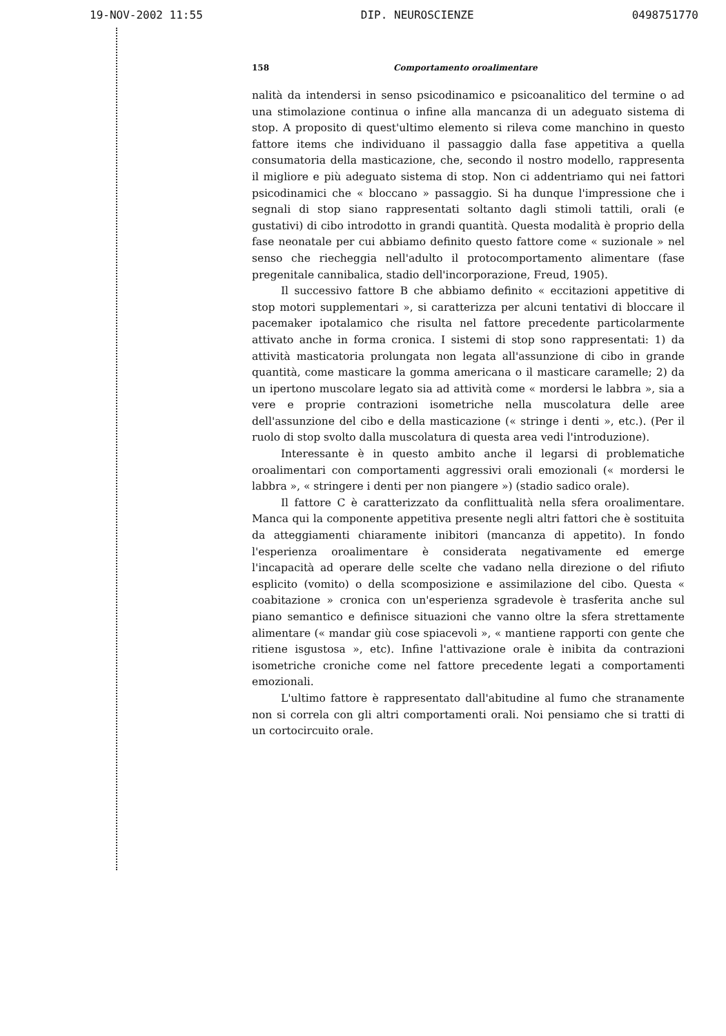19-NOV-2002 11:55 DIP. NEUROSCIENZE 0498751770
158 Comportamento oroalimentare
nalità da intendersi in senso psicodinamico e psicoanalitico del termine o ad una stimolazione continua o infine alla mancanza di un adeguato sistema di stop. A proposito di quest'ultimo elemento si rileva come manchino in questo fattore items che individuano il passaggio dalla fase appetitiva a quella consumatoria della masticazione, che, secondo il nostro modello, rappresenta il migliore e più adeguato sistema di stop. Non ci addentriamo qui nei fattori psicodinamici che « bloccano » passaggio. Si ha dunque l'impressione che i segnali di stop siano rappresentati soltanto dagli stimoli tattili, orali (e gustativi) di cibo introdotto in grandi quantità. Questa modalità è proprio della fase neonatale per cui abbiamo definito questo fattore come « suzionale » nel senso che riecheggia nell'adulto il protocomportamento alimentare (fase pregenitale cannibalica, stadio dell'incorporazione, Freud, 1905).
Il successivo fattore B che abbiamo definito « eccitazioni appetitive di stop motori supplementari », si caratterizza per alcuni tentativi di bloccare il pacemaker ipotalamico che risulta nel fattore precedente particolarmente attivato anche in forma cronica. I sistemi di stop sono rappresentati: 1) da attività masticatoria prolungata non legata all'assunzione di cibo in grande quantità, come masticare la gomma americana o il masticare caramelle; 2) da un ipertono muscolare legato sia ad attività come « mordersi le labbra », sia a vere e proprie contrazioni isometriche nella muscolatura delle aree dell'assunzione del cibo e della masticazione (« stringe i denti », etc.). (Per il ruolo di stop svolto dalla muscolatura di questa area vedi l'introduzione).
Interessante è in questo ambito anche il legarsi di problematiche oroalimentari con comportamenti aggressivi orali emozionali (« mordersi le labbra », « stringere i denti per non piangere ») (stadio sadico orale).
Il fattore C è caratterizzato da conflittualità nella sfera oroalimentare. Manca qui la componente appetitiva presente negli altri fattori che è sostituita da atteggiamenti chiaramente inibitori (mancanza di appetito). In fondo l'esperienza oroalimentare è considerata negativamente ed emerge l'incapacità ad operare delle scelte che vadano nella direzione o del rifiuto esplicito (vomito) o della scomposizione e assimilazione del cibo. Questa « coabitazione » cronica con un'esperienza sgradevole è trasferita anche sul piano semantico e definisce situazioni che vanno oltre la sfera strettamente alimentare (« mandar giù cose spiacevoli », « mantiene rapporti con gente che ritiene isgustosa », etc). Infine l'attivazione orale è inibita da contrazioni isometriche croniche come nel fattore precedente legati a comportamenti emozionali.
L'ultimo fattore è rappresentato dall'abitudine al fumo che stranamente non si correla con gli altri comportamenti orali. Noi pensiamo che si tratti di un cortocircuito orale.